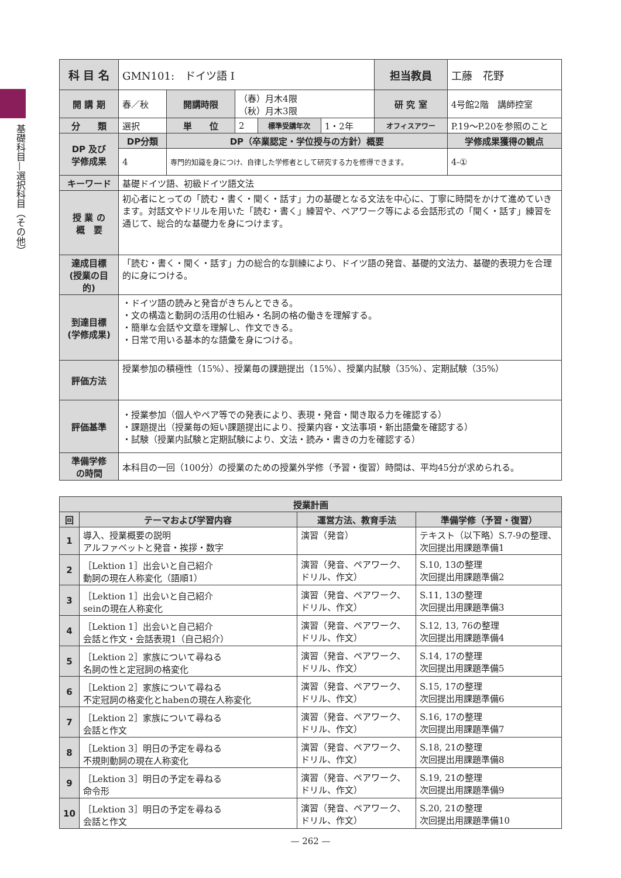基礎科目—選択科目（その他）
| 科 目 名 | GMN101: ドイツ語 I | | | | | 担当教員 | 工藤 花野 | |
| 開 講 期 | 春／秋 | 開講時限 | （春）月木4限 （秋）月木3限 | | | 研 究 室 | 4号館2階 講師控室 | |
| 分 類 | 選択 | 単 位 | 2 | 標準受講年次 | 1・2年 | オフィスアワー | P.19〜P.20を参照のこと | |
| DP 及び 学修成果 | DP分類 | DP（卒業認定・学位授与の方針）概要 | | | | | | 学修成果獲得の観点 |
| | 4 | 専門的知識を身につけ、自律した学修者として研究する力を修得できます。 | | | | | | 4-① |
| キーワード | 基礎ドイツ語、初級ドイツ語文法 | | | | | | | |
| 授 業 の 概 要 | 初心者にとっての「読む・書く・聞く・話す」力の基礎となる文法を中心に、丁寧に時間をかけて進めていきます。対話文やドリルを用いた「読む・書く」練習や、ペアワーク等による会話形式の「聞く・話す」練習を通じて、総合的な基礎力を身につけます。 | | | | | | | |
| 達成目標 (授業の目的) | 「読む・書く・聞く・話す」力の総合的な訓練により、ドイツ語の発音、基礎的文法力、基礎的表現力を合理的に身につける。 | | | | | | | |
| 到達目標 (学修成果) | ・ドイツ語の読みと発音がきちんとできる。 ・文の構造と動詞の活用の仕組み・名詞の格の働きを理解する。 ・簡単な会話や文章を理解し、作文できる。 ・日常で用いる基本的な語彙を身につける。 | | | | | | | |
| 評価方法 | 授業参加の積極性（15%）、授業毎の課題提出（15%）、授業内試験（35%）、定期試験（35%） | | | | | | | |
| 評価基準 | ・授業参加（個人やペア等での発表により、表現・発音・聞き取る力を確認する） ・課題提出（授業毎の短い課題提出により、授業内容・文法事項・新出語彙を確認する） ・試験（授業内試験と定期試験により、文法・読み・書きの力を確認する） | | | | | | | |
| 準備学修 の時間 | 本科目の一回（100分）の授業のための授業外学修（予習・復習）時間は、平均45分が求められる。 | | | | | | | |
| 授業計画 | | | |
| --- | --- | --- | --- |
| 回 | テーマおよび学習内容 | 運営方法、教育手法 | 準備学修（予習・復習） |
| 1 | 導入、授業概要の説明 アルファベットと発音・挨拶・数字 | 演習（発音） | テキスト（以下略）S.7-9の整理、次回提出用課題準備1 |
| 2 | ［Lektion 1］出会いと自己紹介 動詞の現在人称変化（語順1） | 演習（発音、ペアワーク、ドリル、作文） | S.10, 13の整理 次回提出用課題準備2 |
| 3 | ［Lektion 1］出会いと自己紹介 seinの現在人称変化 | 演習（発音、ペアワーク、ドリル、作文） | S.11, 13の整理 次回提出用課題準備3 |
| 4 | ［Lektion 1］出会いと自己紹介 会話と作文・会話表現1（自己紹介） | 演習（発音、ペアワーク、ドリル、作文） | S.12, 13, 76の整理 次回提出用課題準備4 |
| 5 | ［Lektion 2］家族について尋ねる 名詞の性と定冠詞の格変化 | 演習（発音、ペアワーク、ドリル、作文） | S.14, 17の整理 次回提出用課題準備5 |
| 6 | ［Lektion 2］家族について尋ねる 不定冠詞の格変化とhabenの現在人称変化 | 演習（発音、ペアワーク、ドリル、作文） | S.15, 17の整理 次回提出用課題準備6 |
| 7 | ［Lektion 2］家族について尋ねる 会話と作文 | 演習（発音、ペアワーク、ドリル、作文） | S.16, 17の整理 次回提出用課題準備7 |
| 8 | ［Lektion 3］明日の予定を尋ねる 不規則動詞の現在人称変化 | 演習（発音、ペアワーク、ドリル、作文） | S.18, 21の整理 次回提出用課題準備8 |
| 9 | ［Lektion 3］明日の予定を尋ねる 命令形 | 演習（発音、ペアワーク、ドリル、作文） | S.19, 21の整理 次回提出用課題準備9 |
| 10 | ［Lektion 3］明日の予定を尋ねる 会話と作文 | 演習（発音、ペアワーク、ドリル、作文） | S.20, 21の整理 次回提出用課題準備10 |
— 262 —